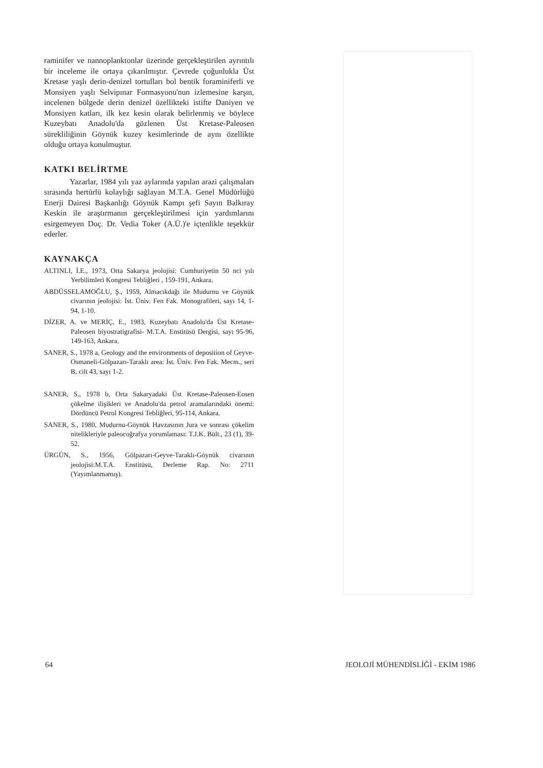raminifer ve nannoplanktonlar üzerinde gerçekleştirilen ayrıntılı bir inceleme ile ortaya çıkarılmıştır. Çevrede çoğunlukla Üst Kretase yaşlı derin-denizel tortulları bol bentik foraminiferli ve Monsiyen yaşlı Selvipınar Formasyonu'nun izlemesine karşın, incelenen bölgede derin denizel özellikteki istifte Daniyen ve Monsiyen katları, ilk kez kesin olarak belirlenmiş ve böylece Kuzeybatı Anadolu'da gözlenen Üst Kretase-Paleosen sürekliliğinin Göynük kuzey kesimlerinde de aynı özellikte olduğu ortaya konulmuştur.
KATKI BELİRTME
Yazarlar, 1984 yılı yaz aylarında yapılan arazi çalışmaları sırasında hertürlü kolaylığı sağlayan M.T.A. Genel Müdürlüğü Enerji Dairesi Başkanlığı Göynük Kampı şefi Sayın Balkıray Keskin ile araştırmanın gerçekleştirilmesi için yardımlarını esirgemeyen Doç. Dr. Vedia Toker (A.Ü.)'e içtenlikle teşekkür ederler.
KAYNAKÇA
ALTINLI, İ.E., 1973, Orta Sakarya jeolojisi: Cumhuriyetin 50 nci yılı Yerbilimleri Kongresi Tebliğleri , 159-191, Ankara.
ABDÜSSELAMOĞLU, Ş., 1959, Almacıkdağı ile Mudurnu ve Göynük civarının jeolojisi: İst. Üniv. Fen Fak. Monografileri, sayı 14, 1-94, 1-10.
DİZER, A. ve MERİÇ, E., 1983, Kuzeybatı Anadolu'da Üst Kretase-Paleosen biyostratigrafisi- M.T.A. Enstitüsü Dergisi, sayı 95-96, 149-163, Ankara.
SANER, S., 1978 a, Geology and the environments of deposition of Geyve-Osmaneli-Gölpazarı-Taraklı area: İst. Üniv. Fen Fak. Mecm., seri B, cilt 43, sayı 1-2.
SANER, S., 1978 b, Orta Sakaryadaki Üst Kretase-Paleosen-Eosen çökelme ilişikleri ve Anadolu'da petrol aramalarındaki önemi: Dördüncü Petrol Kongresi Tebliğleri, 95-114, Ankara.
SANER, S., 1980, Mudurnu-Göynük Havzasının Jura ve sonrası çökelim nitelikleriyle paleocoğrafya yorumlaması: T.J.K. Bült., 23 (1), 39-52.
ÜRGÜN, S., 1956, Gölpazarı-Geyve-Taraklı-Göynük civarının jeolojisi:M.T.A. Enstitüsü, Derleme Rap. No: 2711 (Yayımlanmamış).
64 JEOLOJİ MÜHENDİSLİĞİ - EKİM 1986